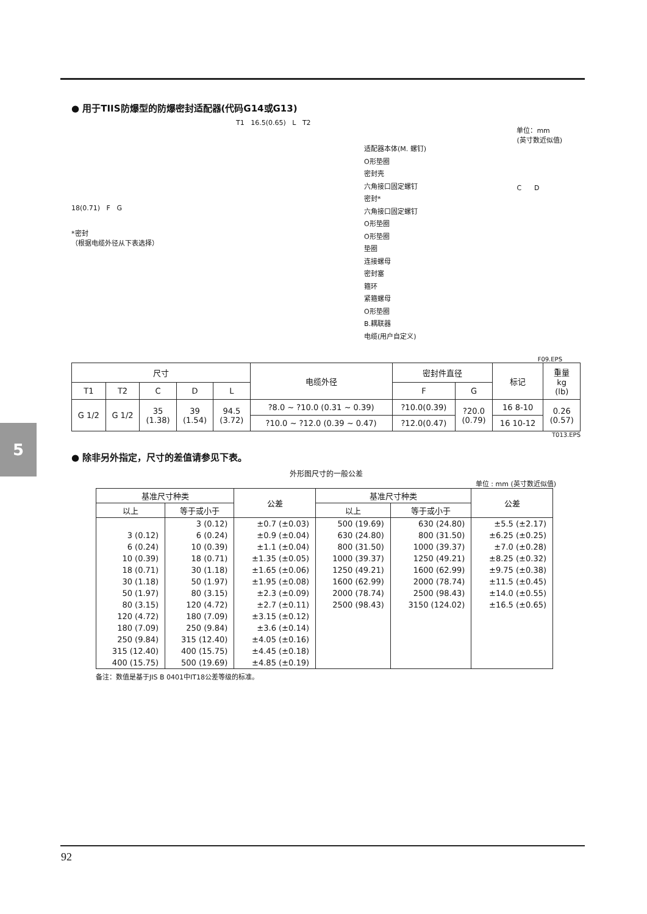5
● 用于TIIS防爆型的防爆密封适配器(代码G14或G13)
18(0.71) F G
*密封
（根据电缆外径从下表选择）
T1 16.5(0.65) L T2
适配器本体(M. 螺钉)
O形垫圈
密封壳
六角接口固定螺钉
密封*
六角接口固定螺钉
O形垫圈
O形垫圈
垫圈
连接螺母
密封塞
箍环
紧箍螺母
O形垫圈
B.耦联器
电缆(用户自定义)
单位：mm
(英寸数近似值)
C D
F09.EPS
| 尺寸 | | | | | 电缆外径 | 密封件直径 | | 标记 | 重量 kg (lb) |
| --- | --- | --- | --- | --- | --- | --- | --- | --- | --- |
| T1 | T2 | C | D | L | | F | G | | |
| G 1/2 | G 1/2 | 35 (1.38) | 39 (1.54) | 94.5 (3.72) | ?8.0 ~ ?10.0 (0.31 ~ 0.39) | ?10.0(0.39) | ?20.0 (0.79) | 16 8-10 | 0.26 (0.57) |
| | | | | | ?10.0 ~ ?12.0 (0.39 ~ 0.47) | ?12.0(0.47) | | 16 10-12 | |
T013.EPS
● 除非另外指定，尺寸的差值请参见下表。
外形图尺寸的一般公差
单位 : mm (英寸数近似值)
| 基准尺寸种类 | | 公差 | 基准尺寸种类 | | 公差 |
| --- | --- | --- | --- | --- | --- |
| 以上 | 等于或小于 | | 以上 | 等于或小于 | |
| | 3 (0.12) | ±0.7 (±0.03) | 500 (19.69) | 630 (24.80) | ±5.5 (±2.17) |
| 3 (0.12) | 6 (0.24) | ±0.9 (±0.04) | 630 (24.80) | 800 (31.50) | ±6.25 (±0.25) |
| 6 (0.24) | 10 (0.39) | ±1.1 (±0.04) | 800 (31.50) | 1000 (39.37) | ±7.0 (±0.28) |
| 10 (0.39) | 18 (0.71) | ±1.35 (±0.05) | 1000 (39.37) | 1250 (49.21) | ±8.25 (±0.32) |
| 18 (0.71) | 30 (1.18) | ±1.65 (±0.06) | 1250 (49.21) | 1600 (62.99) | ±9.75 (±0.38) |
| 30 (1.18) | 50 (1.97) | ±1.95 (±0.08) | 1600 (62.99) | 2000 (78.74) | ±11.5 (±0.45) |
| 50 (1.97) | 80 (3.15) | ±2.3 (±0.09) | 2000 (78.74) | 2500 (98.43) | ±14.0 (±0.55) |
| 80 (3.15) | 120 (4.72) | ±2.7 (±0.11) | 2500 (98.43) | 3150 (124.02) | ±16.5 (±0.65) |
| 120 (4.72) | 180 (7.09) | ±3.15 (±0.12) | | | |
| 180 (7.09) | 250 (9.84) | ±3.6 (±0.14) | | | |
| 250 (9.84) | 315 (12.40) | ±4.05 (±0.16) | | | |
| 315 (12.40) | 400 (15.75) | ±4.45 (±0.18) | | | |
| 400 (15.75) | 500 (19.69) | ±4.85 (±0.19) | | | |
备注：数值是基于JIS B 0401中IT18公差等级的标准。
92